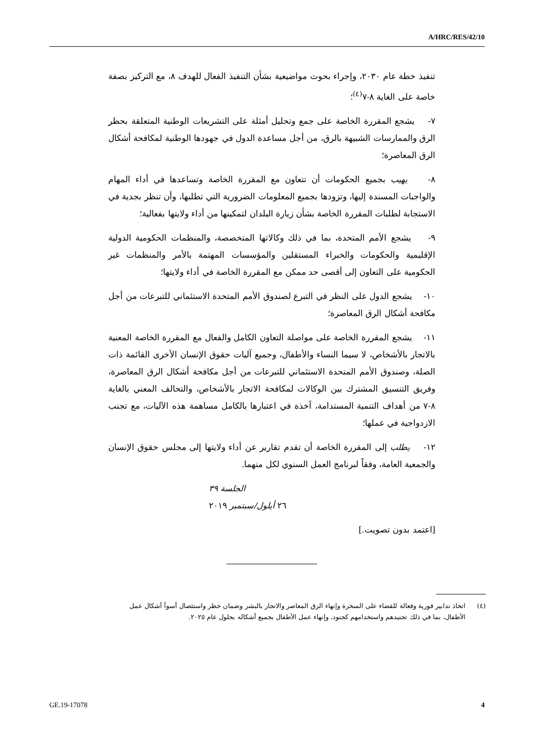A/HRC/RES/42/10
تنفيذ خطة عام ٢٠٣٠، وإجراء بحوث مواضيعية بشأن التنفيذ الفعال للهدف ٨، مع التركيز بصفة خاصة على الغاية ٨-٧<sup>(٤)</sup>؛
٧- يشجع المقررة الخاصة على جمع وتحليل أمثلة على التشريعات الوطنية المتعلقة بحظر الرق والممارسات الشبيهة بالرق، من أجل مساعدة الدول في جهودها الوطنية لمكافحة أشكال الرق المعاصرة؛
٨- يهيب بجميع الحكومات أن تتعاون مع المقررة الخاصة وتساعدها في أداء المهام والواجبات المسندة إليها، وتزودها بجميع المعلومات الضرورية التي تطلبها، وأن تنظر بجدية في الاستجابة لطلبات المقررة الخاصة بشأن زيارة البلدان لتمكينها من أداء ولايتها بفعالية؛
٩- يشجع الأمم المتحدة، بما في ذلك وكالاتها المتخصصة، والمنظمات الحكومية الدولية الإقليمية والحكومات والخبراء المستقلين والمؤسسات المهتمة بالأمر والمنظمات غير الحكومية على التعاون إلى أقصى حد ممكن مع المقررة الخاصة في أداء ولايتها؛
١٠- يشجع الدول على النظر في التبرع لصندوق الأمم المتحدة الاستئماني للتبرعات من أجل مكافحة أشكال الرق المعاصرة؛
١١- يشجع المقررة الخاصة على مواصلة التعاون الكامل والفعال مع المقررة الخاصة المعنية بالاتجار بالأشخاص، لا سيما النساء والأطفال، وجميع آليات حقوق الإنسان الأخرى القائمة ذات الصلة، وصندوق الأمم المتحدة الاستئماني للتبرعات من أجل مكافحة أشكال الرق المعاصرة، وفريق التنسيق المشترك بين الوكالات لمكافحة الاتجار بالأشخاص، والتحالف المعني بالغاية ٨-٧ من أهداف التنمية المستدامة، آخذة في اعتبارها بالكامل مساهمة هذه الآليات، مع تجنب الازدواجية في عملها؛
١٢- يطلب إلى المقررة الخاصة أن تقدم تقارير عن أداء ولايتها إلى مجلس حقوق الإنسان والجمعية العامة، وفقاً لبرنامج العمل السنوي لكل منهما.
الجلسة ٣٩
٢٦ أيلول/سبتمبر ٢٠١٩
[اعتمد بدون تصويت.]
(٤) اتخاذ تدابير فورية وفعالة للقضاء على السخرة وإنهاء الرق المعاصر والاتجار بالبشر وضمان حظر واستئصال أسوأ أشكال عمل الأطفال، بما في ذلك تجنيدهم واستخدامهم كجنود، وإنهاء عمل الأطفال بجميع أشكاله بحلول عام ٢٠٢٥.
GE.19-17078 4